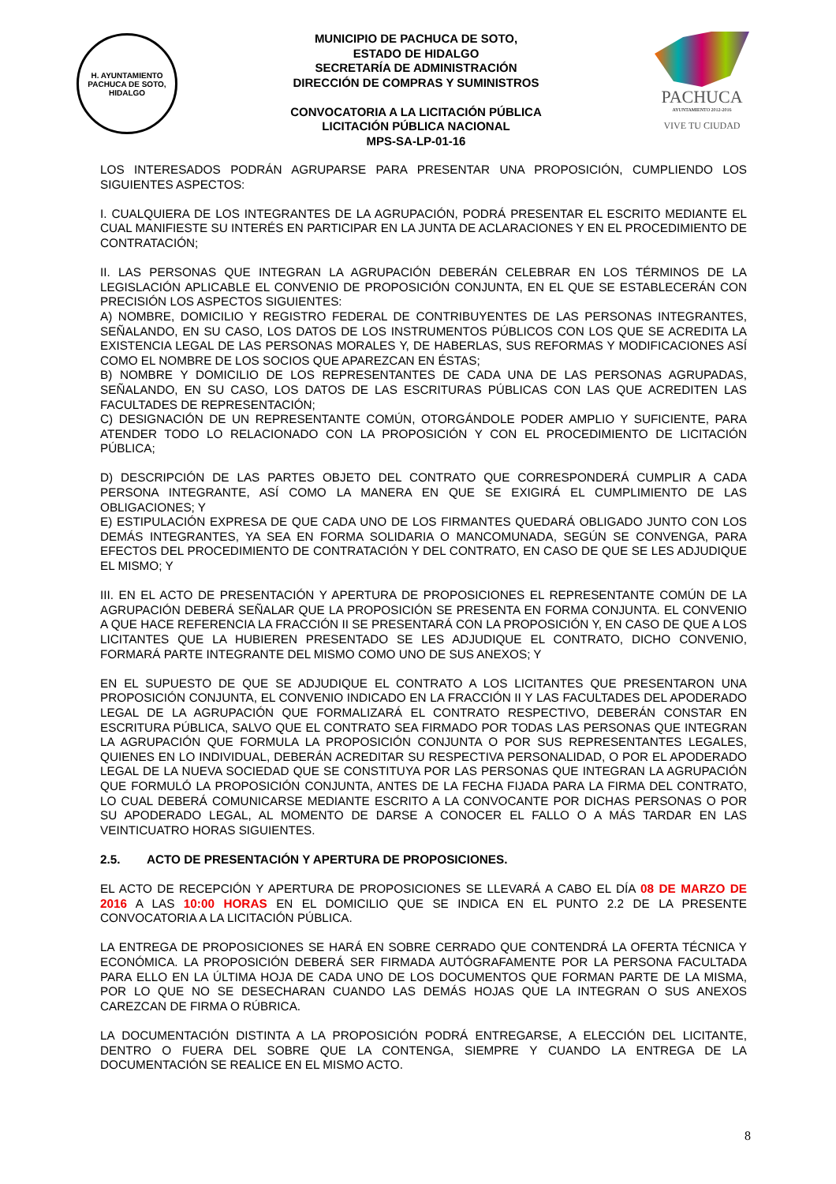H. AYUNTAMIENTO
PACHUCA DE SOTO, HIDALGO
MUNICIPIO DE PACHUCA DE SOTO,
ESTADO DE HIDALGO
SECRETARÍA DE ADMINISTRACIÓN
DIRECCIÓN DE COMPRAS Y SUMINISTROS
CONVOCATORIA A LA LICITACIÓN PÚBLICA
LICITACIÓN PÚBLICA NACIONAL
MPS-SA-LP-01-16
PACHUCA
AYUNTAMIENTO 2012-2016
VIVE TU CIUDAD
LOS INTERESADOS PODRÁN AGRUPARSE PARA PRESENTAR UNA PROPOSICIÓN, CUMPLIENDO LOS SIGUIENTES ASPECTOS:
I. CUALQUIERA DE LOS INTEGRANTES DE LA AGRUPACIÓN, PODRÁ PRESENTAR EL ESCRITO MEDIANTE EL CUAL MANIFIESTE SU INTERÉS EN PARTICIPAR EN LA JUNTA DE ACLARACIONES Y EN EL PROCEDIMIENTO DE CONTRATACIÓN;
II. LAS PERSONAS QUE INTEGRAN LA AGRUPACIÓN DEBERÁN CELEBRAR EN LOS TÉRMINOS DE LA LEGISLACIÓN APLICABLE EL CONVENIO DE PROPOSICIÓN CONJUNTA, EN EL QUE SE ESTABLECERÁN CON PRECISIÓN LOS ASPECTOS SIGUIENTES:
A) NOMBRE, DOMICILIO Y REGISTRO FEDERAL DE CONTRIBUYENTES DE LAS PERSONAS INTEGRANTES, SEÑALANDO, EN SU CASO, LOS DATOS DE LOS INSTRUMENTOS PÚBLICOS CON LOS QUE SE ACREDITA LA EXISTENCIA LEGAL DE LAS PERSONAS MORALES Y, DE HABERLAS, SUS REFORMAS Y MODIFICACIONES ASÍ COMO EL NOMBRE DE LOS SOCIOS QUE APAREZCAN EN ÉSTAS;
B) NOMBRE Y DOMICILIO DE LOS REPRESENTANTES DE CADA UNA DE LAS PERSONAS AGRUPADAS, SEÑALANDO, EN SU CASO, LOS DATOS DE LAS ESCRITURAS PÚBLICAS CON LAS QUE ACREDITEN LAS FACULTADES DE REPRESENTACIÓN;
C) DESIGNACIÓN DE UN REPRESENTANTE COMÚN, OTORGÁNDOLE PODER AMPLIO Y SUFICIENTE, PARA ATENDER TODO LO RELACIONADO CON LA PROPOSICIÓN Y CON EL PROCEDIMIENTO DE LICITACIÓN PÚBLICA;
D) DESCRIPCIÓN DE LAS PARTES OBJETO DEL CONTRATO QUE CORRESPONDERÁ CUMPLIR A CADA PERSONA INTEGRANTE, ASÍ COMO LA MANERA EN QUE SE EXIGIRÁ EL CUMPLIMIENTO DE LAS OBLIGACIONES; Y
E) ESTIPULACIÓN EXPRESA DE QUE CADA UNO DE LOS FIRMANTES QUEDARÁ OBLIGADO JUNTO CON LOS DEMÁS INTEGRANTES, YA SEA EN FORMA SOLIDARIA O MANCOMUNADA, SEGÚN SE CONVENGA, PARA EFECTOS DEL PROCEDIMIENTO DE CONTRATACIÓN Y DEL CONTRATO, EN CASO DE QUE SE LES ADJUDIQUE EL MISMO; Y
III. EN EL ACTO DE PRESENTACIÓN Y APERTURA DE PROPOSICIONES EL REPRESENTANTE COMÚN DE LA AGRUPACIÓN DEBERÁ SEÑALAR QUE LA PROPOSICIÓN SE PRESENTA EN FORMA CONJUNTA. EL CONVENIO A QUE HACE REFERENCIA LA FRACCIÓN II SE PRESENTARÁ CON LA PROPOSICIÓN Y, EN CASO DE QUE A LOS LICITANTES QUE LA HUBIEREN PRESENTADO SE LES ADJUDIQUE EL CONTRATO, DICHO CONVENIO, FORMARÁ PARTE INTEGRANTE DEL MISMO COMO UNO DE SUS ANEXOS; Y
EN EL SUPUESTO DE QUE SE ADJUDIQUE EL CONTRATO A LOS LICITANTES QUE PRESENTARON UNA PROPOSICIÓN CONJUNTA, EL CONVENIO INDICADO EN LA FRACCIÓN II Y LAS FACULTADES DEL APODERADO LEGAL DE LA AGRUPACIÓN QUE FORMALIZARÁ EL CONTRATO RESPECTIVO, DEBERÁN CONSTAR EN ESCRITURA PÚBLICA, SALVO QUE EL CONTRATO SEA FIRMADO POR TODAS LAS PERSONAS QUE INTEGRAN LA AGRUPACIÓN QUE FORMULA LA PROPOSICIÓN CONJUNTA O POR SUS REPRESENTANTES LEGALES, QUIENES EN LO INDIVIDUAL, DEBERÁN ACREDITAR SU RESPECTIVA PERSONALIDAD, O POR EL APODERADO LEGAL DE LA NUEVA SOCIEDAD QUE SE CONSTITUYA POR LAS PERSONAS QUE INTEGRAN LA AGRUPACIÓN QUE FORMULÓ LA PROPOSICIÓN CONJUNTA, ANTES DE LA FECHA FIJADA PARA LA FIRMA DEL CONTRATO, LO CUAL DEBERÁ COMUNICARSE MEDIANTE ESCRITO A LA CONVOCANTE POR DICHAS PERSONAS O POR SU APODERADO LEGAL, AL MOMENTO DE DARSE A CONOCER EL FALLO O A MÁS TARDAR EN LAS VEINTICUATRO HORAS SIGUIENTES.
2.5. ACTO DE PRESENTACIÓN Y APERTURA DE PROPOSICIONES.
EL ACTO DE RECEPCIÓN Y APERTURA DE PROPOSICIONES SE LLEVARÁ A CABO EL DÍA 08 DE MARZO DE 2016 A LAS 10:00 HORAS EN EL DOMICILIO QUE SE INDICA EN EL PUNTO 2.2 DE LA PRESENTE CONVOCATORIA A LA LICITACIÓN PÚBLICA.
LA ENTREGA DE PROPOSICIONES SE HARÁ EN SOBRE CERRADO QUE CONTENDRÁ LA OFERTA TÉCNICA Y ECONÓMICA. LA PROPOSICIÓN DEBERÁ SER FIRMADA AUTÓGRAFAMENTE POR LA PERSONA FACULTADA PARA ELLO EN LA ÚLTIMA HOJA DE CADA UNO DE LOS DOCUMENTOS QUE FORMAN PARTE DE LA MISMA, POR LO QUE NO SE DESECHARAN CUANDO LAS DEMÁS HOJAS QUE LA INTEGRAN O SUS ANEXOS CAREZCAN DE FIRMA O RÚBRICA.
LA DOCUMENTACIÓN DISTINTA A LA PROPOSICIÓN PODRÁ ENTREGARSE, A ELECCIÓN DEL LICITANTE, DENTRO O FUERA DEL SOBRE QUE LA CONTENGA, SIEMPRE Y CUANDO LA ENTREGA DE LA DOCUMENTACIÓN SE REALICE EN EL MISMO ACTO.
8